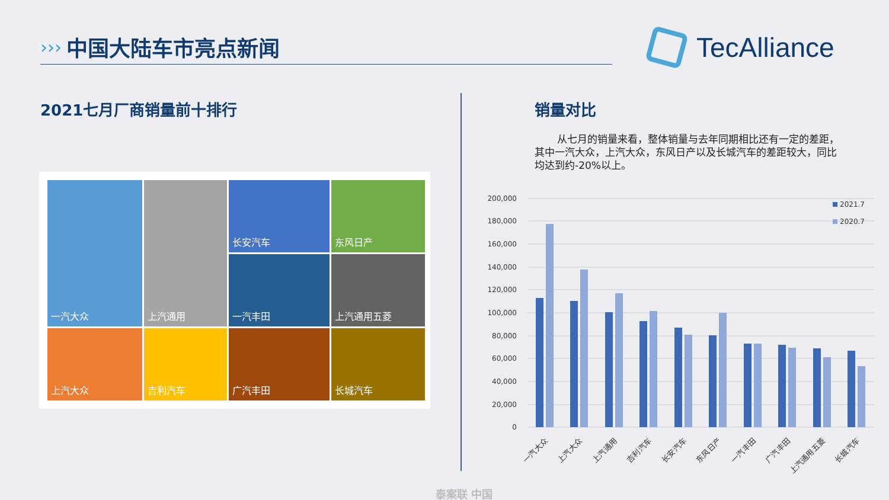›››
中国大陆车市亮点新闻
TecAlliance
2021七月厂商销量前十排行 销量对比
从七月的销量来看，整体销量与去年同期相比还有一定的差距，其中一汽大众，上汽大众，东风日产以及长城汽车的差距较大，同比均达到约-20%以上。
一汽大众
上汽通用
长安汽车
东风日产
一汽丰田
上汽通用五菱
上汽大众
吉利汽车
广汽丰田
长城汽车
200,000
180,000
160,000
140,000
120,000
100,000
80,000
60,000
40,000
20,000
0
2021.7
2020.7
一汽大众
上汽大众
上汽通用
吉利汽车
长安汽车
东风日产
一汽丰田
广汽丰田
上汽通用五菱
长城汽车
泰案联 中国